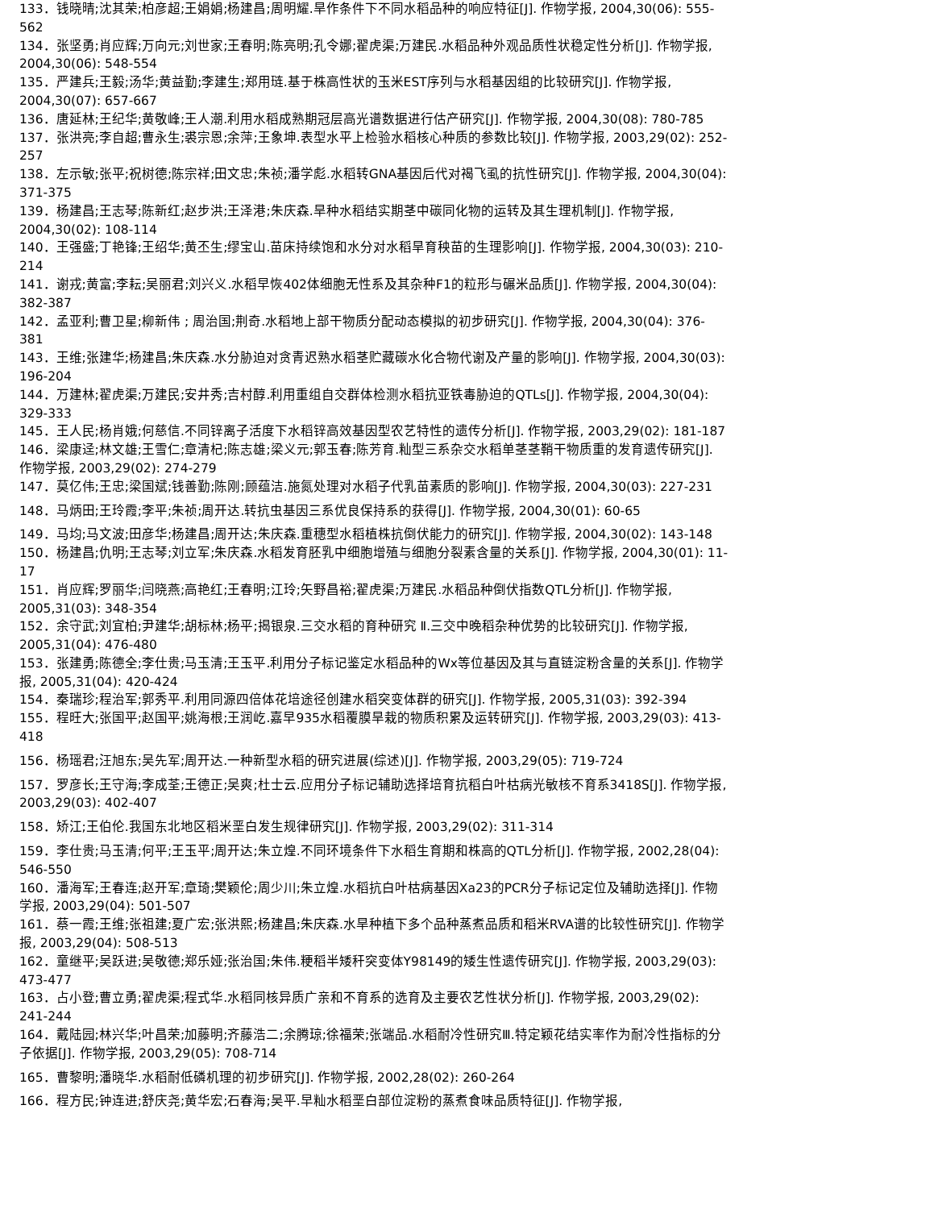133．钱晓晴;沈其荣;柏彦超;王娟娟;杨建昌;周明耀.旱作条件下不同水稻品种的响应特征[J]. 作物学报, 2004,30(06): 555-562
134．张坚勇;肖应辉;万向元;刘世家;王春明;陈亮明;孔令娜;翟虎渠;万建民.水稻品种外观品质性状稳定性分析[J]. 作物学报, 2004,30(06): 548-554
135．严建兵;王毅;汤华;黄益勤;李建生;郑用琏.基于株高性状的玉米EST序列与水稻基因组的比较研究[J]. 作物学报, 2004,30(07): 657-667
136．唐延林;王纪华;黄敬峰;王人潮.利用水稻成熟期冠层高光谱数据进行估产研究[J]. 作物学报, 2004,30(08): 780-785
137．张洪亮;李自超;曹永生;裘宗恩;余萍;王象坤.表型水平上检验水稻核心种质的参数比较[J]. 作物学报, 2003,29(02): 252-257
138．左示敏;张平;祝树德;陈宗祥;田文忠;朱祯;潘学彪.水稻转GNA基因后代对褐飞虱的抗性研究[J]. 作物学报, 2004,30(04): 371-375
139．杨建昌;王志琴;陈新红;赵步洪;王泽港;朱庆森.旱种水稻结实期茎中碳同化物的运转及其生理机制[J]. 作物学报, 2004,30(02): 108-114
140．王强盛;丁艳锋;王绍华;黄丕生;缪宝山.苗床持续饱和水分对水稻旱育秧苗的生理影响[J]. 作物学报, 2004,30(03): 210-214
141．谢戎;黄富;李耘;吴丽君;刘兴义.水稻早恢402体细胞无性系及其杂种F1的粒形与碾米品质[J]. 作物学报, 2004,30(04): 382-387
142．孟亚利;曹卫星;柳新伟 ; 周治国;荆奇.水稻地上部干物质分配动态模拟的初步研究[J]. 作物学报, 2004,30(04): 376-381
143．王维;张建华;杨建昌;朱庆森.水分胁迫对贪青迟熟水稻茎贮藏碳水化合物代谢及产量的影响[J]. 作物学报, 2004,30(03): 196-204
144．万建林;翟虎渠;万建民;安井秀;吉村醇.利用重组自交群体检测水稻抗亚铁毒胁迫的QTLs[J]. 作物学报, 2004,30(04): 329-333
145．王人民;杨肖娥;何慈信.不同锌离子活度下水稻锌高效基因型农艺特性的遗传分析[J]. 作物学报, 2003,29(02): 181-187
146．梁康迳;林文雄;王雪仁;章清杞;陈志雄;梁义元;郭玉春;陈芳育.籼型三系杂交水稻单茎茎鞘干物质重的发育遗传研究[J]. 作物学报, 2003,29(02): 274-279
147．莫亿伟;王忠;梁国斌;钱善勤;陈刚;顾蕴洁.施氮处理对水稻子代乳苗素质的影响[J]. 作物学报, 2004,30(03): 227-231
148．马炳田;王玲霞;李平;朱祯;周开达.转抗虫基因三系优良保持系的获得[J]. 作物学报, 2004,30(01): 60-65
149．马均;马文波;田彦华;杨建昌;周开达;朱庆森.重穗型水稻植株抗倒伏能力的研究[J]. 作物学报, 2004,30(02): 143-148
150．杨建昌;仇明;王志琴;刘立军;朱庆森.水稻发育胚乳中细胞增殖与细胞分裂素含量的关系[J]. 作物学报, 2004,30(01): 11-17
151．肖应辉;罗丽华;闫晓燕;高艳红;王春明;江玲;矢野昌裕;翟虎渠;万建民.水稻品种倒伏指数QTL分析[J]. 作物学报, 2005,31(03): 348-354
152．余守武;刘宜柏;尹建华;胡标林;杨平;揭银泉.三交水稻的育种研究 Ⅱ.三交中晚稻杂种优势的比较研究[J]. 作物学报, 2005,31(04): 476-480
153．张建勇;陈德全;李仕贵;马玉清;王玉平.利用分子标记鉴定水稻品种的Wx等位基因及其与直链淀粉含量的关系[J]. 作物学报, 2005,31(04): 420-424
154．秦瑞珍;程治军;郭秀平.利用同源四倍体花培途径创建水稻突变体群的研究[J]. 作物学报, 2005,31(03): 392-394
155．程旺大;张国平;赵国平;姚海根;王润屹.嘉早935水稻覆膜旱栽的物质积累及运转研究[J]. 作物学报, 2003,29(03): 413-418
156．杨瑶君;汪旭东;吴先军;周开达.一种新型水稻的研究进展(综述)[J]. 作物学报, 2003,29(05): 719-724
157．罗彦长;王守海;李成荃;王德正;吴爽;杜士云.应用分子标记辅助选择培育抗稻白叶枯病光敏核不育系3418S[J]. 作物学报, 2003,29(03): 402-407
158．矫江;王伯伦.我国东北地区稻米垩白发生规律研究[J]. 作物学报, 2003,29(02): 311-314
159．李仕贵;马玉清;何平;王玉平;周开达;朱立煌.不同环境条件下水稻生育期和株高的QTL分析[J]. 作物学报, 2002,28(04): 546-550
160．潘海军;王春连;赵开军;章琦;樊颖伦;周少川;朱立煌.水稻抗白叶枯病基因Xa23的PCR分子标记定位及辅助选择[J]. 作物学报, 2003,29(04): 501-507
161．蔡一霞;王维;张祖建;夏广宏;张洪熙;杨建昌;朱庆森.水旱种植下多个品种蒸煮品质和稻米RVA谱的比较性研究[J]. 作物学报, 2003,29(04): 508-513
162．童继平;吴跃进;吴敬德;郑乐娅;张治国;朱伟.粳稻半矮秆突变体Y98149的矮生性遗传研究[J]. 作物学报, 2003,29(03): 473-477
163．占小登;曹立勇;翟虎渠;程式华.水稻同核异质广亲和不育系的选育及主要农艺性状分析[J]. 作物学报, 2003,29(02): 241-244
164．戴陆园;林兴华;叶昌荣;加藤明;齐藤浩二;余腾琼;徐福荣;张端品.水稻耐冷性研究Ⅲ.特定颖花结实率作为耐冷性指标的分子依据[J]. 作物学报, 2003,29(05): 708-714
165．曹黎明;潘晓华.水稻耐低磷机理的初步研究[J]. 作物学报, 2002,28(02): 260-264
166．程方民;钟连进;舒庆尧;黄华宏;石春海;吴平.早籼水稻垩白部位淀粉的蒸煮食味品质特征[J]. 作物学报,